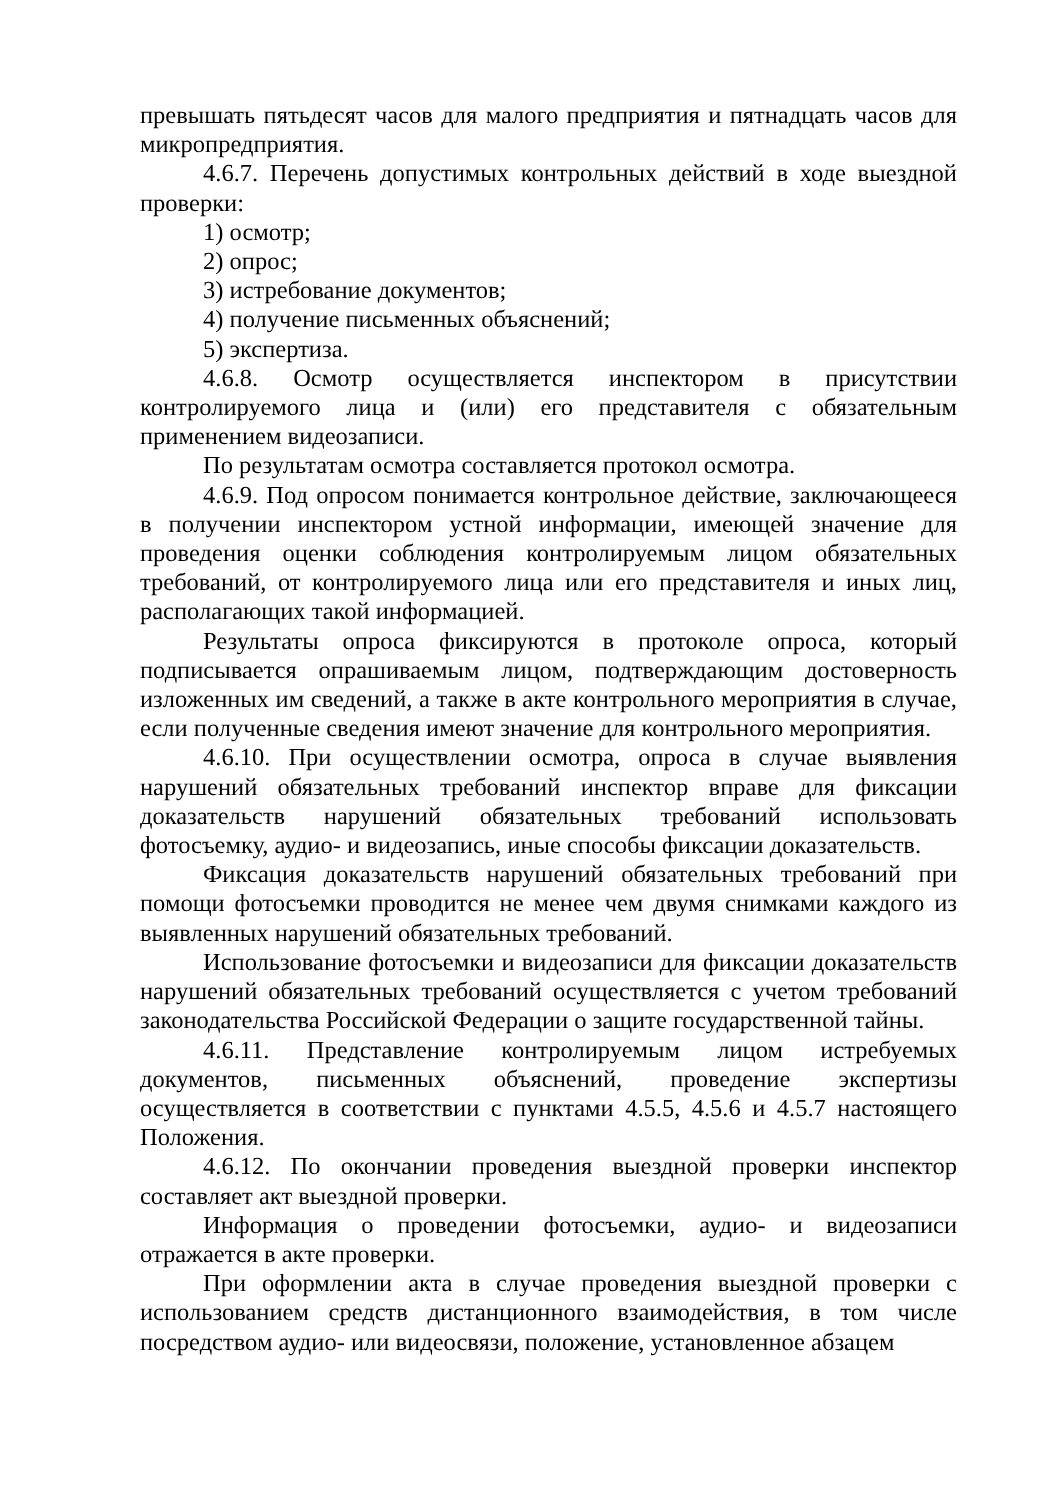превышать пятьдесят часов для малого предприятия и пятнадцать часов для микропредприятия.
4.6.7. Перечень допустимых контрольных действий в ходе выездной проверки:
1) осмотр;
2) опрос;
3) истребование документов;
4) получение письменных объяснений;
5) экспертиза.
4.6.8. Осмотр осуществляется инспектором в присутствии контролируемого лица и (или) его представителя с обязательным применением видеозаписи.
По результатам осмотра составляется протокол осмотра.
4.6.9. Под опросом понимается контрольное действие, заключающееся в получении инспектором устной информации, имеющей значение для проведения оценки соблюдения контролируемым лицом обязательных требований, от контролируемого лица или его представителя и иных лиц, располагающих такой информацией.
Результаты опроса фиксируются в протоколе опроса, который подписывается опрашиваемым лицом, подтверждающим достоверность изложенных им сведений, а также в акте контрольного мероприятия в случае, если полученные сведения имеют значение для контрольного мероприятия.
4.6.10. При осуществлении осмотра, опроса в случае выявления нарушений обязательных требований инспектор вправе для фиксации доказательств нарушений обязательных требований использовать фотосъемку, аудио- и видеозапись, иные способы фиксации доказательств.
Фиксация доказательств нарушений обязательных требований при помощи фотосъемки проводится не менее чем двумя снимками каждого из выявленных нарушений обязательных требований.
Использование фотосъемки и видеозаписи для фиксации доказательств нарушений обязательных требований осуществляется с учетом требований законодательства Российской Федерации о защите государственной тайны.
4.6.11. Представление контролируемым лицом истребуемых документов, письменных объяснений, проведение экспертизы осуществляется в соответствии с пунктами 4.5.5, 4.5.6 и 4.5.7 настоящего Положения.
4.6.12. По окончании проведения выездной проверки инспектор составляет акт выездной проверки.
Информация о проведении фотосъемки, аудио- и видеозаписи отражается в акте проверки.
При оформлении акта в случае проведения выездной проверки с использованием средств дистанционного взаимодействия, в том числе посредством аудио- или видеосвязи, положение, установленное абзацем